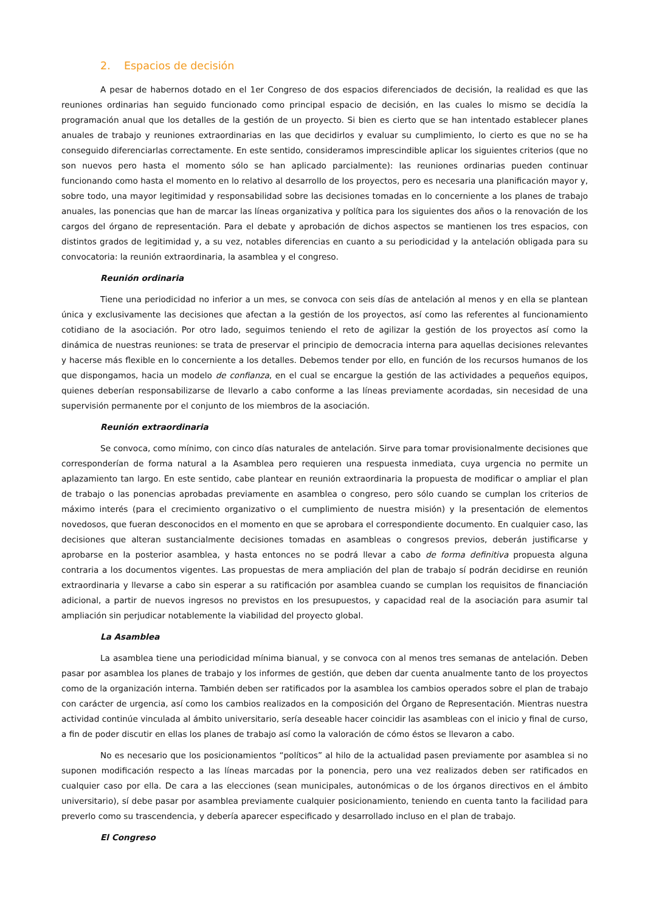2. Espacios de decisión
A pesar de habernos dotado en el 1er Congreso de dos espacios diferenciados de decisión, la realidad es que las reuniones ordinarias han seguido funcionado como principal espacio de decisión, en las cuales lo mismo se decidía la programación anual que los detalles de la gestión de un proyecto. Si bien es cierto que se han intentado establecer planes anuales de trabajo y reuniones extraordinarias en las que decidirlos y evaluar su cumplimiento, lo cierto es que no se ha conseguido diferenciarlas correctamente. En este sentido, consideramos imprescindible aplicar los siguientes criterios (que no son nuevos pero hasta el momento sólo se han aplicado parcialmente): las reuniones ordinarias pueden continuar funcionando como hasta el momento en lo relativo al desarrollo de los proyectos, pero es necesaria una planificación mayor y, sobre todo, una mayor legitimidad y responsabilidad sobre las decisiones tomadas en lo concerniente a los planes de trabajo anuales, las ponencias que han de marcar las líneas organizativa y política para los siguientes dos años o la renovación de los cargos del órgano de representación. Para el debate y aprobación de dichos aspectos se mantienen los tres espacios, con distintos grados de legitimidad y, a su vez, notables diferencias en cuanto a su periodicidad y la antelación obligada para su convocatoria: la reunión extraordinaria, la asamblea y el congreso.
Reunión ordinaria
Tiene una periodicidad no inferior a un mes, se convoca con seis días de antelación al menos y en ella se plantean única y exclusivamente las decisiones que afectan a la gestión de los proyectos, así como las referentes al funcionamiento cotidiano de la asociación. Por otro lado, seguimos teniendo el reto de agilizar la gestión de los proyectos así como la dinámica de nuestras reuniones: se trata de preservar el principio de democracia interna para aquellas decisiones relevantes y hacerse más flexible en lo concerniente a los detalles. Debemos tender por ello, en función de los recursos humanos de los que dispongamos, hacia un modelo de confianza, en el cual se encargue la gestión de las actividades a pequeños equipos, quienes deberían responsabilizarse de llevarlo a cabo conforme a las líneas previamente acordadas, sin necesidad de una supervisión permanente por el conjunto de los miembros de la asociación.
Reunión extraordinaria
Se convoca, como mínimo, con cinco días naturales de antelación. Sirve para tomar provisionalmente decisiones que corresponderían de forma natural a la Asamblea pero requieren una respuesta inmediata, cuya urgencia no permite un aplazamiento tan largo. En este sentido, cabe plantear en reunión extraordinaria la propuesta de modificar o ampliar el plan de trabajo o las ponencias aprobadas previamente en asamblea o congreso, pero sólo cuando se cumplan los criterios de máximo interés (para el crecimiento organizativo o el cumplimiento de nuestra misión) y la presentación de elementos novedosos, que fueran desconocidos en el momento en que se aprobara el correspondiente documento. En cualquier caso, las decisiones que alteran sustancialmente decisiones tomadas en asambleas o congresos previos, deberán justificarse y aprobarse en la posterior asamblea, y hasta entonces no se podrá llevar a cabo de forma definitiva propuesta alguna contraria a los documentos vigentes. Las propuestas de mera ampliación del plan de trabajo sí podrán decidirse en reunión extraordinaria y llevarse a cabo sin esperar a su ratificación por asamblea cuando se cumplan los requisitos de financiación adicional, a partir de nuevos ingresos no previstos en los presupuestos, y capacidad real de la asociación para asumir tal ampliación sin perjudicar notablemente la viabilidad del proyecto global.
La Asamblea
La asamblea tiene una periodicidad mínima bianual, y se convoca con al menos tres semanas de antelación. Deben pasar por asamblea los planes de trabajo y los informes de gestión, que deben dar cuenta anualmente tanto de los proyectos como de la organización interna. También deben ser ratificados por la asamblea los cambios operados sobre el plan de trabajo con carácter de urgencia, así como los cambios realizados en la composición del Órgano de Representación. Mientras nuestra actividad continúe vinculada al ámbito universitario, sería deseable hacer coincidir las asambleas con el inicio y final de curso, a fin de poder discutir en ellas los planes de trabajo así como la valoración de cómo éstos se llevaron a cabo.
No es necesario que los posicionamientos “políticos” al hilo de la actualidad pasen previamente por asamblea si no suponen modificación respecto a las líneas marcadas por la ponencia, pero una vez realizados deben ser ratificados en cualquier caso por ella. De cara a las elecciones (sean municipales, autonómicas o de los órganos directivos en el ámbito universitario), sí debe pasar por asamblea previamente cualquier posicionamiento, teniendo en cuenta tanto la facilidad para preverlo como su trascendencia, y debería aparecer especificado y desarrollado incluso en el plan de trabajo.
El Congreso